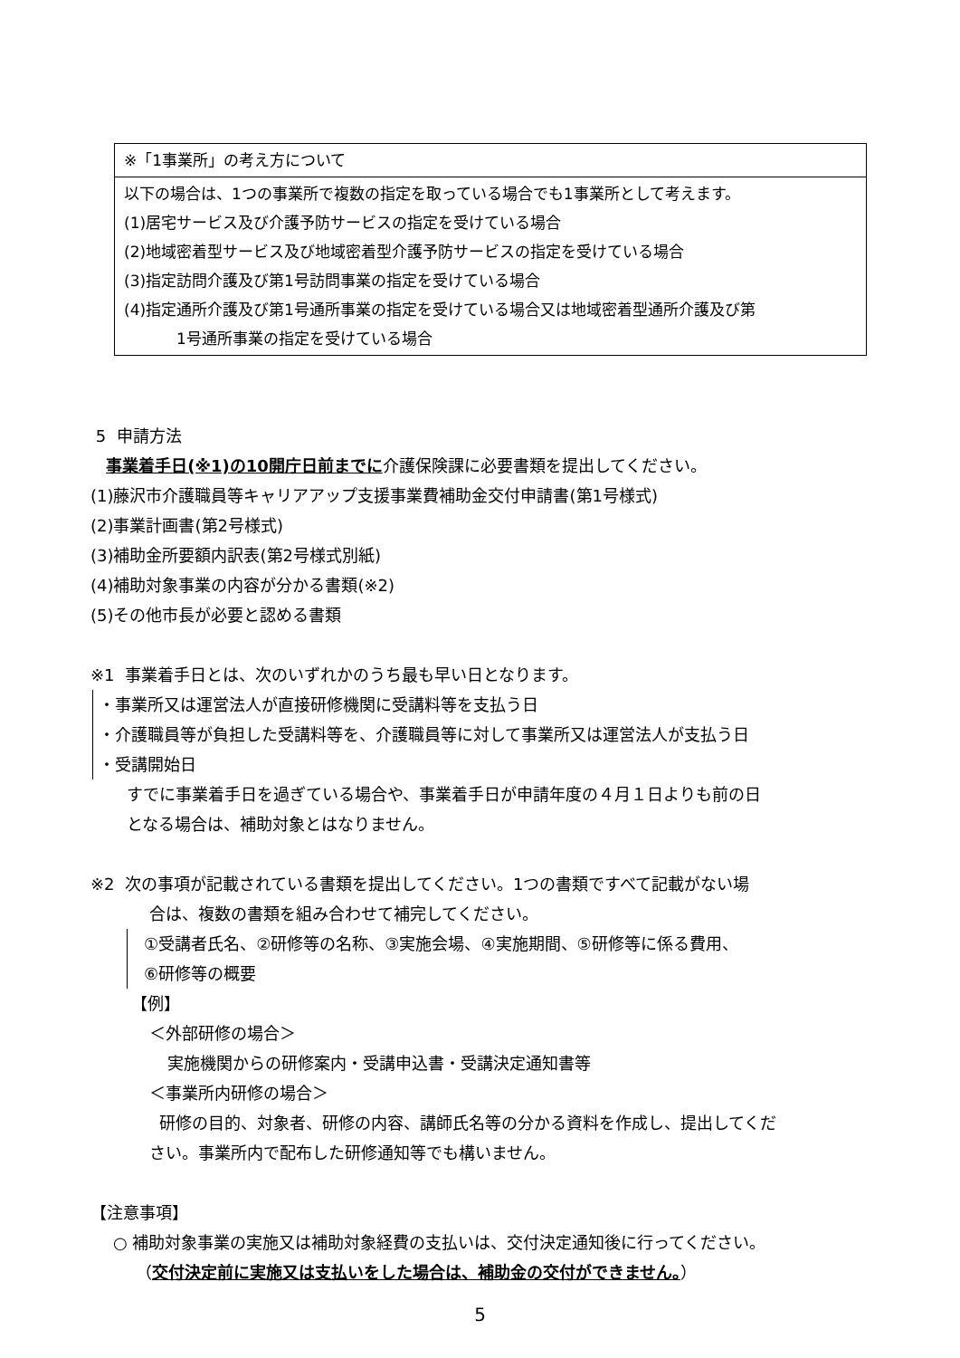| ※「1事業所」の考え方について |
| 以下の場合は、1つの事業所で複数の指定を取っている場合でも1事業所として考えます。 (1)居宅サービス及び介護予防サービスの指定を受けている場合 (2)地域密着型サービス及び地域密着型介護予防サービスの指定を受けている場合 (3)指定訪問介護及び第1号訪問事業の指定を受けている場合 (4)指定通所介護及び第1号通所事業の指定を受けている場合又は地域密着型通所介護及び第 1号通所事業の指定を受けている場合 |
5 申請方法
事業着手日(※1)の10開庁日前までに介護保険課に必要書類を提出してください。
(1)藤沢市介護職員等キャリアアップ支援事業費補助金交付申請書(第1号様式)
(2)事業計画書(第2号様式)
(3)補助金所要額内訳表(第2号様式別紙)
(4)補助対象事業の内容が分かる書類(※2)
(5)その他市長が必要と認める書類
※1 事業着手日とは、次のいずれかのうち最も早い日となります。
・事業所又は運営法人が直接研修機関に受講料等を支払う日
・介護職員等が負担した受講料等を、介護職員等に対して事業所又は運営法人が支払う日
・受講開始日
すでに事業着手日を過ぎている場合や、事業着手日が申請年度の４月１日よりも前の日
となる場合は、補助対象とはなりません。
※2 次の事項が記載されている書類を提出してください。1つの書類ですべて記載がない場
合は、複数の書類を組み合わせて補完してください。
①受講者氏名、②研修等の名称、③実施会場、④実施期間、⑤研修等に係る費用、
⑥研修等の概要
【例】
＜外部研修の場合＞
実施機関からの研修案内・受講申込書・受講決定通知書等
＜事業所内研修の場合＞
研修の目的、対象者、研修の内容、講師氏名等の分かる資料を作成し、提出してくだ
さい。事業所内で配布した研修通知等でも構いません。
【注意事項】
○ 補助対象事業の実施又は補助対象経費の支払いは、交付決定通知後に行ってください。
（交付決定前に実施又は支払いをした場合は、補助金の交付ができません。）
5